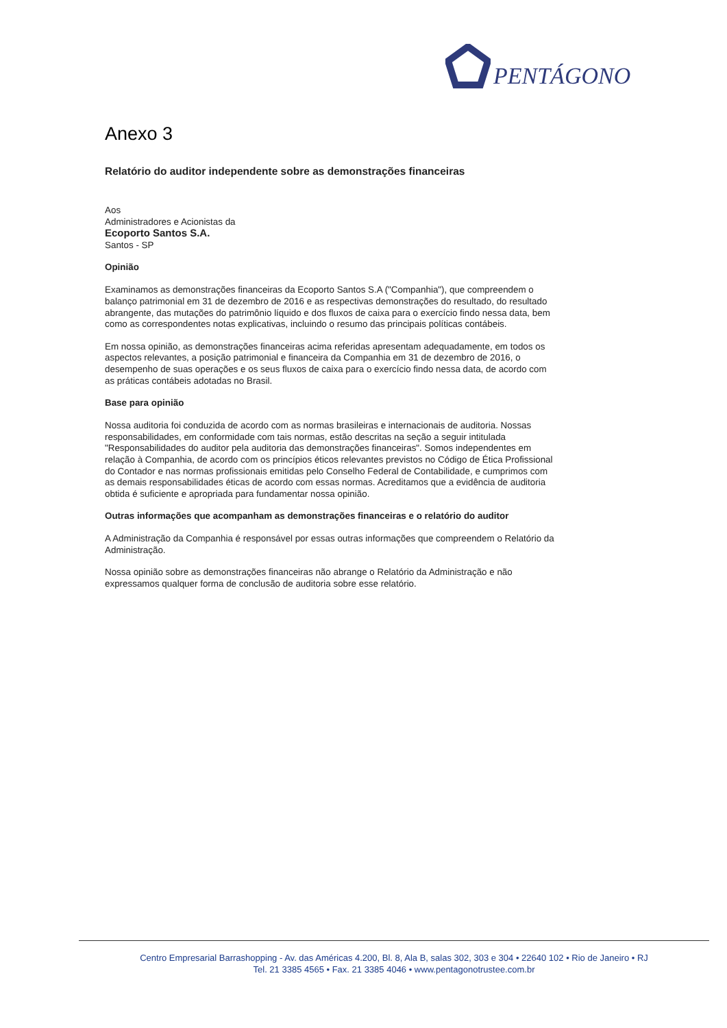PENTÁGONO
Anexo 3
Relatório do auditor independente sobre as demonstrações financeiras
Aos
Administradores e Acionistas da
Ecoporto Santos S.A.
Santos - SP
Opinião
Examinamos as demonstrações financeiras da Ecoporto Santos S.A ("Companhia"), que compreendem o balanço patrimonial em 31 de dezembro de 2016 e as respectivas demonstrações do resultado, do resultado abrangente, das mutações do patrimônio líquido e dos fluxos de caixa para o exercício findo nessa data, bem como as correspondentes notas explicativas, incluindo o resumo das principais políticas contábeis.
Em nossa opinião, as demonstrações financeiras acima referidas apresentam adequadamente, em todos os aspectos relevantes, a posição patrimonial e financeira da Companhia em 31 de dezembro de 2016, o desempenho de suas operações e os seus fluxos de caixa para o exercício findo nessa data, de acordo com as práticas contábeis adotadas no Brasil.
Base para opinião
Nossa auditoria foi conduzida de acordo com as normas brasileiras e internacionais de auditoria. Nossas responsabilidades, em conformidade com tais normas, estão descritas na seção a seguir intitulada "Responsabilidades do auditor pela auditoria das demonstrações financeiras". Somos independentes em relação à Companhia, de acordo com os princípios éticos relevantes previstos no Código de Ética Profissional do Contador e nas normas profissionais emitidas pelo Conselho Federal de Contabilidade, e cumprimos com as demais responsabilidades éticas de acordo com essas normas. Acreditamos que a evidência de auditoria obtida é suficiente e apropriada para fundamentar nossa opinião.
Outras informações que acompanham as demonstrações financeiras e o relatório do auditor
A Administração da Companhia é responsável por essas outras informações que compreendem o Relatório da Administração.
Nossa opinião sobre as demonstrações financeiras não abrange o Relatório da Administração e não expressamos qualquer forma de conclusão de auditoria sobre esse relatório.
Centro Empresarial Barrashopping - Av. das Américas 4.200, Bl. 8, Ala B, salas 302, 303 e 304 • 22640 102 • Rio de Janeiro • RJ
Tel. 21 3385 4565 • Fax. 21 3385 4046 • www.pentagonotrustee.com.br